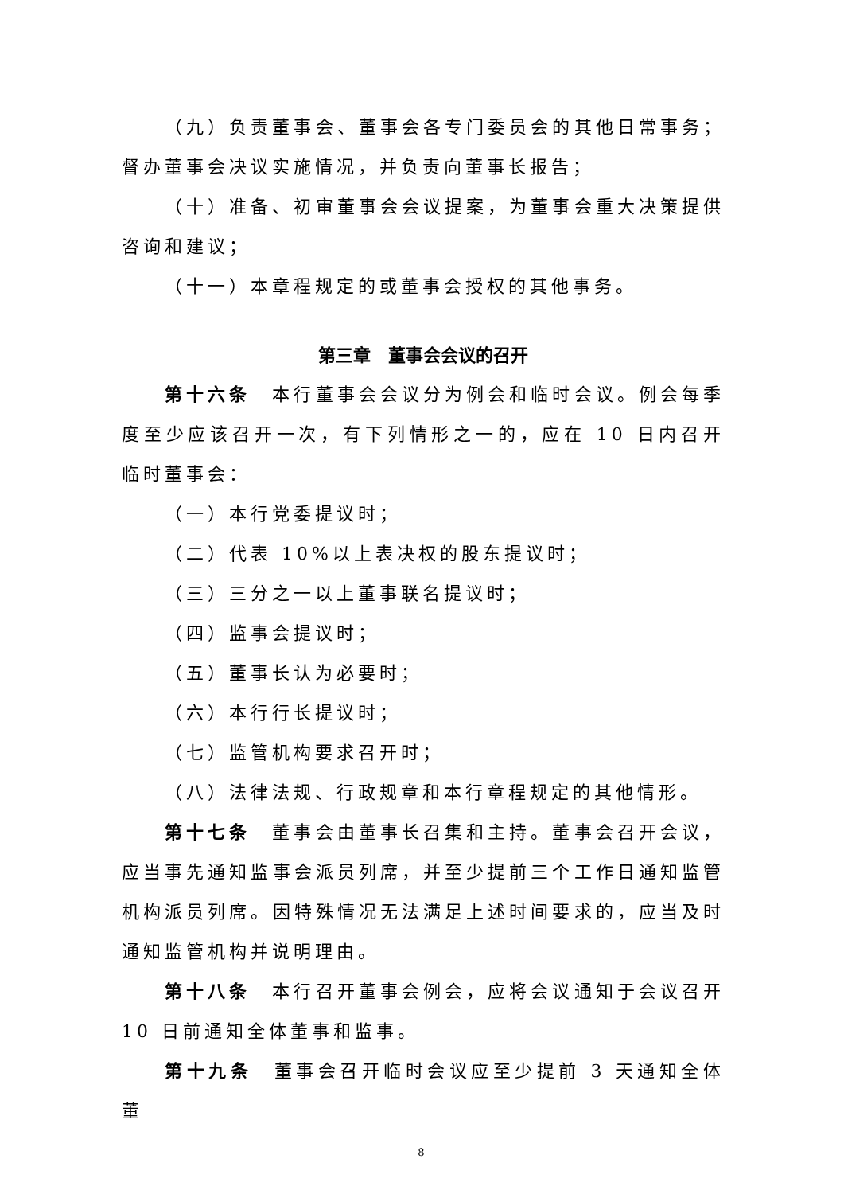（九）负责董事会、董事会各专门委员会的其他日常事务；督办董事会决议实施情况，并负责向董事长报告；
（十）准备、初审董事会会议提案，为董事会重大决策提供咨询和建议；
（十一）本章程规定的或董事会授权的其他事务。
第三章　董事会会议的召开
第十六条　本行董事会会议分为例会和临时会议。例会每季度至少应该召开一次，有下列情形之一的，应在 10 日内召开临时董事会：
（一）本行党委提议时；
（二）代表 10%以上表决权的股东提议时；
（三）三分之一以上董事联名提议时；
（四）监事会提议时；
（五）董事长认为必要时；
（六）本行行长提议时；
（七）监管机构要求召开时；
（八）法律法规、行政规章和本行章程规定的其他情形。
第十七条　董事会由董事长召集和主持。董事会召开会议，应当事先通知监事会派员列席，并至少提前三个工作日通知监管机构派员列席。因特殊情况无法满足上述时间要求的，应当及时通知监管机构并说明理由。
第十八条　本行召开董事会例会，应将会议通知于会议召开 10 日前通知全体董事和监事。
第十九条　董事会召开临时会议应至少提前 3 天通知全体董
-8-